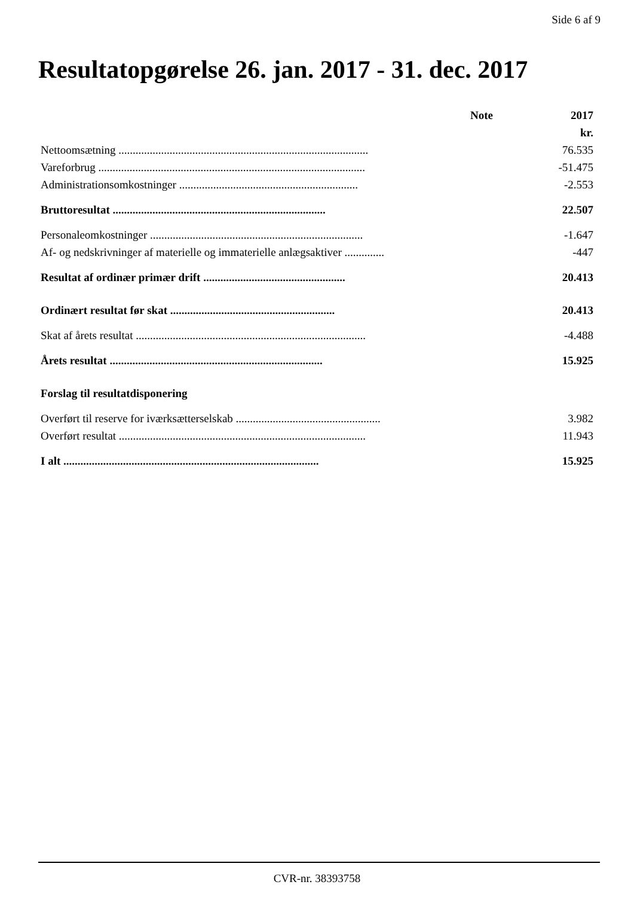Side 6 af 9
Resultatopgørelse 26. jan. 2017 - 31. dec. 2017
| | Note | 2017 |
| --- | --- | --- |
| | | kr. |
| Nettoomsætning ........................................................................................ | | 76.535 |
| Vareforbrug .............................................................................................. | | -51.475 |
| Administrationsomkostninger ............................................................... | | -2.553 |
| Bruttoresultat ........................................................................... | | 22.507 |
| Personaleomkostninger ........................................................................... | | -1.647 |
| Af- og nedskrivninger af materielle og immaterielle anlægsaktiver .............. | | -447 |
| Resultat af ordinær primær drift .................................................. | | 20.413 |
| Ordinært resultat før skat .......................................................... | | 20.413 |
| Skat af årets resultat ................................................................................. | | -4.488 |
| Årets resultat ........................................................................... | | 15.925 |
| Forslag til resultatdisponering | | |
| Overført til reserve for iværksætterselskab ................................................... | | 3.982 |
| Overført resultat ....................................................................................... | | 11.943 |
| I alt .......................................................................................... | | 15.925 |
CVR-nr. 38393758